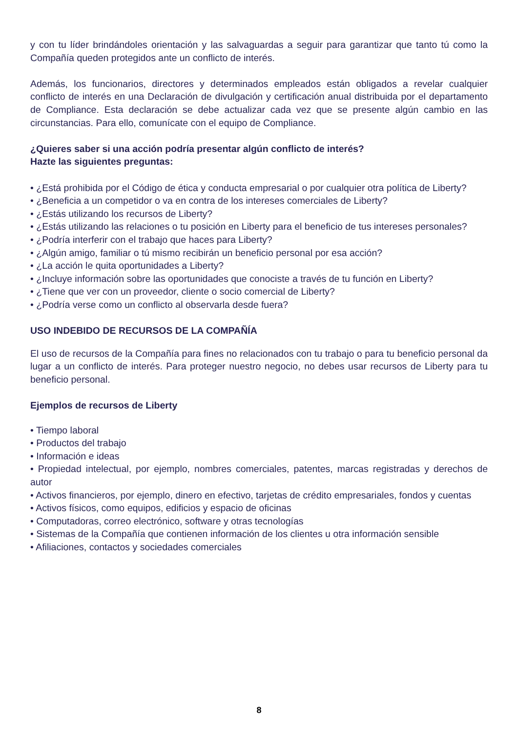y con tu líder brindándoles orientación y las salvaguardas a seguir para garantizar que tanto tú como la Compañía queden protegidos ante un conflicto de interés.
Además, los funcionarios, directores y determinados empleados están obligados a revelar cualquier conflicto de interés en una Declaración de divulgación y certificación anual distribuida por el departamento de Compliance. Esta declaración se debe actualizar cada vez que se presente algún cambio en las circunstancias. Para ello, comunícate con el equipo de Compliance.
¿Quieres saber si una acción podría presentar algún conflicto de interés?
Hazte las siguientes preguntas:
• ¿Está prohibida por el Código de ética y conducta empresarial o por cualquier otra política de Liberty?
• ¿Beneficia a un competidor o va en contra de los intereses comerciales de Liberty?
• ¿Estás utilizando los recursos de Liberty?
• ¿Estás utilizando las relaciones o tu posición en Liberty para el beneficio de tus intereses personales?
• ¿Podría interferir con el trabajo que haces para Liberty?
• ¿Algún amigo, familiar o tú mismo recibirán un beneficio personal por esa acción?
• ¿La acción le quita oportunidades a Liberty?
• ¿Incluye información sobre las oportunidades que conociste a través de tu función en Liberty?
• ¿Tiene que ver con un proveedor, cliente o socio comercial de Liberty?
• ¿Podría verse como un conflicto al observarla desde fuera?
USO INDEBIDO DE RECURSOS DE LA COMPAÑÍA
El uso de recursos de la Compañía para fines no relacionados con tu trabajo o para tu beneficio personal da lugar a un conflicto de interés. Para proteger nuestro negocio, no debes usar recursos de Liberty para tu beneficio personal.
Ejemplos de recursos de Liberty
• Tiempo laboral
• Productos del trabajo
• Información e ideas
• Propiedad intelectual, por ejemplo, nombres comerciales, patentes, marcas registradas y derechos de autor
• Activos financieros, por ejemplo, dinero en efectivo, tarjetas de crédito empresariales, fondos y cuentas
• Activos físicos, como equipos, edificios y espacio de oficinas
• Computadoras, correo electrónico, software y otras tecnologías
• Sistemas de la Compañía que contienen información de los clientes u otra información sensible
• Afiliaciones, contactos y sociedades comerciales
8